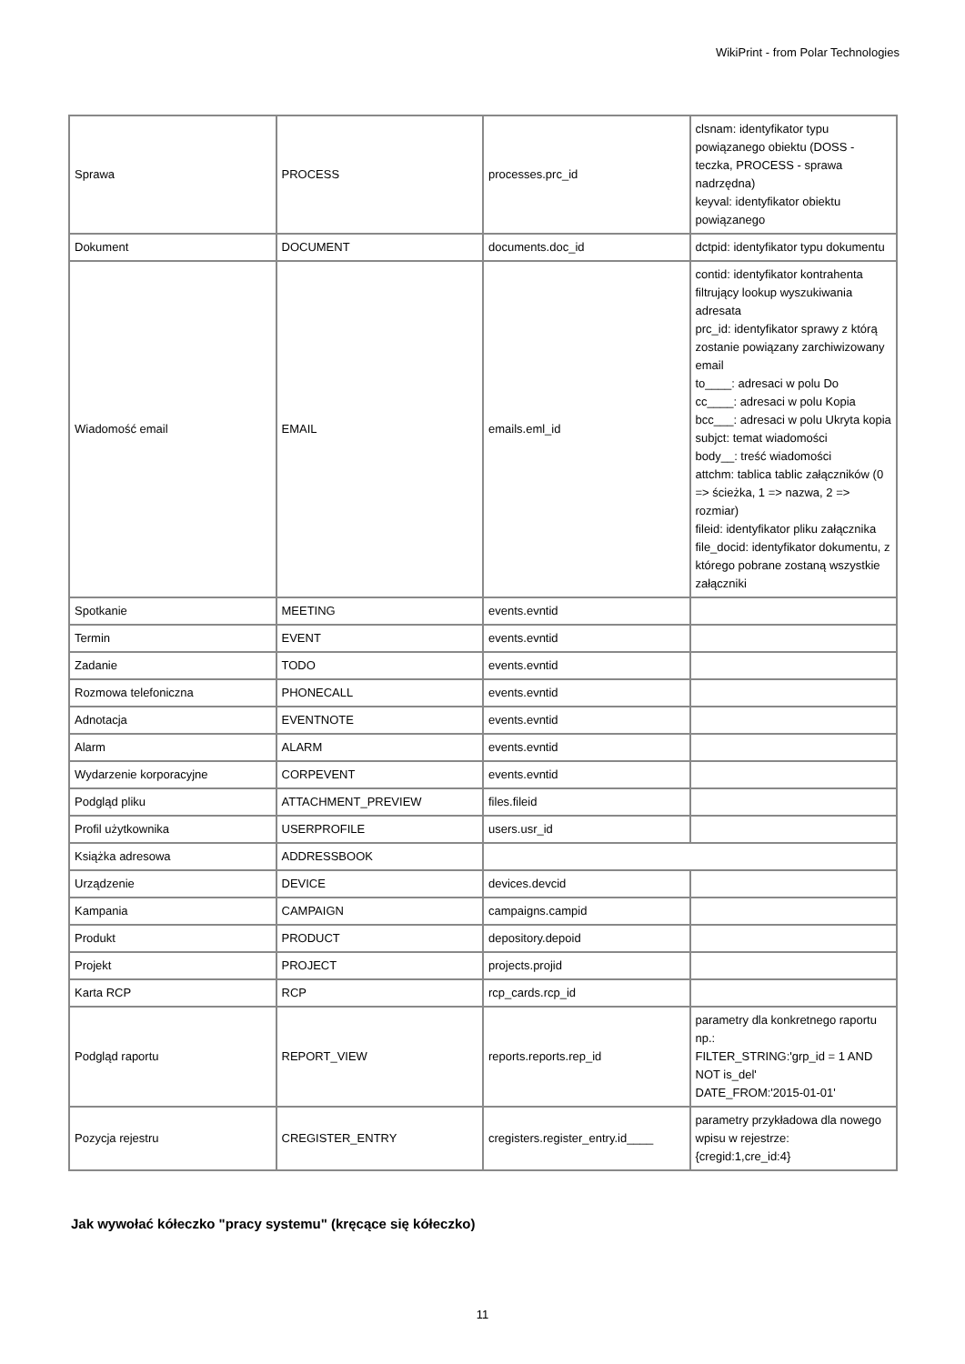WikiPrint - from Polar Technologies
| Sprawa | PROCESS | processes.prc_id | clsnam: identyfikator typu powiązanego obiektu (DOSS - teczka, PROCESS - sprawa nadrzędna) keyval: identyfikator obiektu powiązanego |
| Dokument | DOCUMENT | documents.doc_id | dctpid: identyfikator typu dokumentu |
| Wiadomość email | EMAIL | emails.eml_id | contid: identyfikator kontrahenta filtrujący lookup wyszukiwania adresata prc_id: identyfikator sprawy z którą zostanie powiązany zarchiwizowany email to____: adresaci w polu Do cc____: adresaci w polu Kopia bcc___: adresaci w polu Ukryta kopia subjct: temat wiadomości body__: treść wiadomości attchm: tablica tablic załączników (0 => ścieżka, 1 => nazwa, 2 => rozmiar) fileid: identyfikator pliku załącznika file_docid: identyfikator dokumentu, z którego pobrane zostaną wszystkie załączniki |
| Spotkanie | MEETING | events.evntid | |
| Termin | EVENT | events.evntid | |
| Zadanie | TODO | events.evntid | |
| Rozmowa telefoniczna | PHONECALL | events.evntid | |
| Adnotacja | EVENTNOTE | events.evntid | |
| Alarm | ALARM | events.evntid | |
| Wydarzenie korporacyjne | CORPEVENT | events.evntid | |
| Podgląd pliku | ATTACHMENT_PREVIEW | files.fileid | |
| Profil użytkownika | USERPROFILE | users.usr_id | |
| Książka adresowa | ADDRESSBOOK | | |
| Urządzenie | DEVICE | devices.devcid | |
| Kampania | CAMPAIGN | campaigns.campid | |
| Produkt | PRODUCT | depository.depoid | |
| Projekt | PROJECT | projects.projid | |
| Karta RCP | RCP | rcp_cards.rcp_id | |
| Podgląd raportu | REPORT_VIEW | reports.reports.rep_id | parametry dla konkretnego raportu np.: FILTER_STRING:'grp_id = 1 AND NOT is_del' DATE_FROM:'2015-01-01' |
| Pozycja rejestru | CREGISTER_ENTRY | cregisters.register_entry.id____ | parametry przykładowa dla nowego wpisu w rejestrze: {cregid:1,cre_id:4} |
Jak wywołać kółeczko "pracy systemu" (kręcące się kółeczko)
11